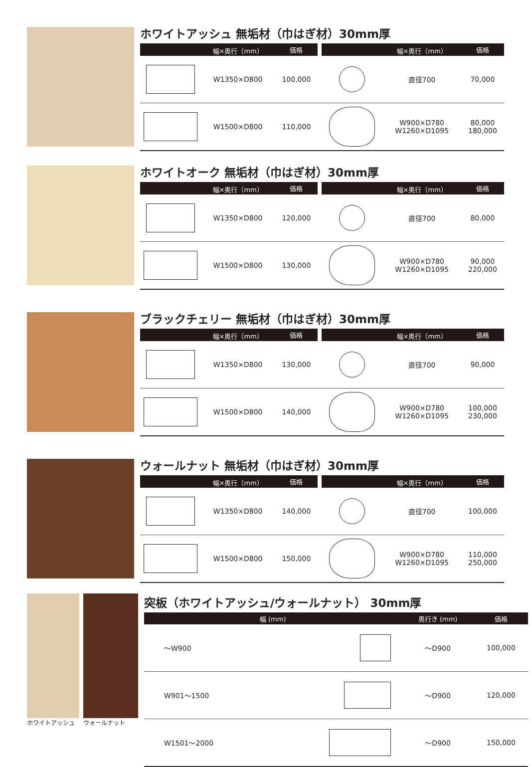ホワイトアッシュ 無垢材（巾はぎ材）30mm厚
| | 幅×奥行（mm） | 価格 | | | 幅×奥行（mm） | 価格 |
| --- | --- | --- | --- | --- | --- | --- |
| | W1350×D800 | 100,000 | | | 直径700 | 70,000 |
| | W1500×D800 | 110,000 | | | W900×D780 W1260×D1095 | 80,000 180,000 |
ホワイトオーク 無垢材（巾はぎ材）30mm厚
| | 幅×奥行（mm） | 価格 | | | 幅×奥行（mm） | 価格 |
| --- | --- | --- | --- | --- | --- | --- |
| | W1350×D800 | 120,000 | | | 直径700 | 80,000 |
| | W1500×D800 | 130,000 | | | W900×D780 W1260×D1095 | 90,000 220,000 |
ブラックチェリー 無垢材（巾はぎ材）30mm厚
| | 幅×奥行（mm） | 価格 | | | 幅×奥行（mm） | 価格 |
| --- | --- | --- | --- | --- | --- | --- |
| | W1350×D800 | 130,000 | | | 直径700 | 90,000 |
| | W1500×D800 | 140,000 | | | W900×D780 W1260×D1095 | 100,000 230,000 |
ウォールナット 無垢材（巾はぎ材）30mm厚
| | 幅×奥行（mm） | 価格 | | | 幅×奥行（mm） | 価格 |
| --- | --- | --- | --- | --- | --- | --- |
| | W1350×D800 | 140,000 | | | 直径700 | 100,000 |
| | W1500×D800 | 150,000 | | | W900×D780 W1260×D1095 | 110,000 250,000 |
ホワイトアッシュ ウォールナット
突板（ホワイトアッシュ/ウォールナット） 30mm厚
| 幅 (mm) | | 奥行き (mm) | 価格 |
| --- | --- | --- | --- |
| ～W900 | | ～D900 | 100,000 |
| W901～1500 | | ～D900 | 120,000 |
| W1501～2000 | | ～D900 | 150,000 |